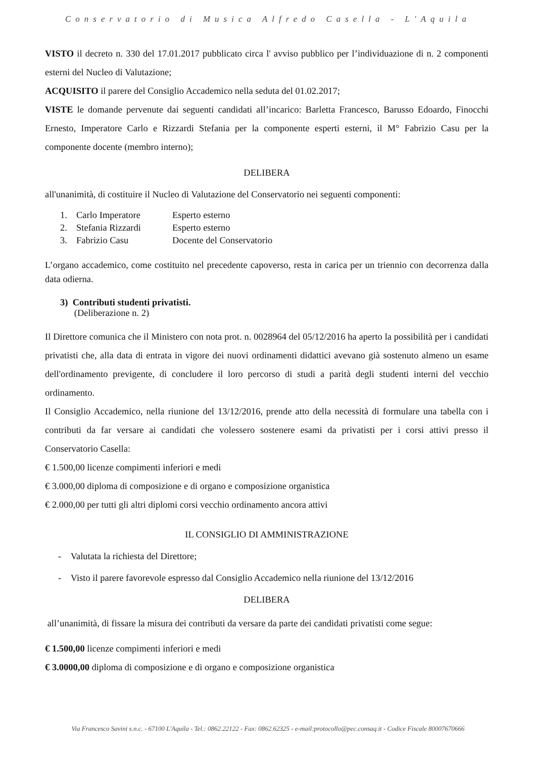Conservatorio di Musica Alfredo Casella - L'Aquila
VISTO il decreto n. 330 del 17.01.2017 pubblicato circa l' avviso pubblico per l’individuazione di n. 2 componenti esterni del Nucleo di Valutazione;
ACQUISITO il parere del Consiglio Accademico nella seduta del 01.02.2017;
VISTE le domande pervenute dai seguenti candidati all’incarico: Barletta Francesco, Barusso Edoardo, Finocchi Ernesto, Imperatore Carlo e Rizzardi Stefania per la componente esperti esterni, il M° Fabrizio Casu per la componente docente (membro interno);
DELIBERA
all'unanimità, di costituire il Nucleo di Valutazione del Conservatorio nei seguenti componenti:
| 1. | Carlo Imperatore | Esperto esterno |
| 2. | Stefania Rizzardi | Esperto esterno |
| 3. | Fabrizio Casu | Docente del Conservatorio |
L’organo accademico, come costituito nel precedente capoverso, resta in carica per un triennio con decorrenza dalla data odierna.
3) Contributi studenti privatisti.
(Deliberazione n. 2)
Il Direttore comunica che il Ministero con nota prot. n. 0028964 del 05/12/2016 ha aperto la possibilità per i candidati privatisti che, alla data di entrata in vigore dei nuovi ordinamenti didattici avevano già sostenuto almeno un esame dell'ordinamento previgente, di concludere il loro percorso di studi a parità degli studenti interni del vecchio ordinamento.
Il Consiglio Accademico, nella riunione del 13/12/2016, prende atto della necessità di formulare una tabella con i contributi da far versare ai candidati che volessero sostenere esami da privatisti per i corsi attivi presso il Conservatorio Casella:
€ 1.500,00 licenze compimenti inferiori e medi
€ 3.000,00 diploma di composizione e di organo e composizione organistica
€ 2.000,00 per tutti gli altri diplomi corsi vecchio ordinamento ancora attivi
IL CONSIGLIO DI AMMINISTRAZIONE
- Valutata la richiesta del Direttore;
- Visto il parere favorevole espresso dal Consiglio Accademico nella riunione del 13/12/2016
DELIBERA
all’unanimità, di fissare la misura dei contributi da versare da parte dei candidati privatisti come segue:
€ 1.500,00 licenze compimenti inferiori e medi
€ 3.0000,00 diploma di composizione e di organo e composizione organistica
Via Francesco Savini s.n.c. - 67100 L'Aquila - Tel.: 0862.22122 - Fax: 0862.62325 - e-mail:protocollo@pec.consaq.it - Codice Fiscale 80007670666